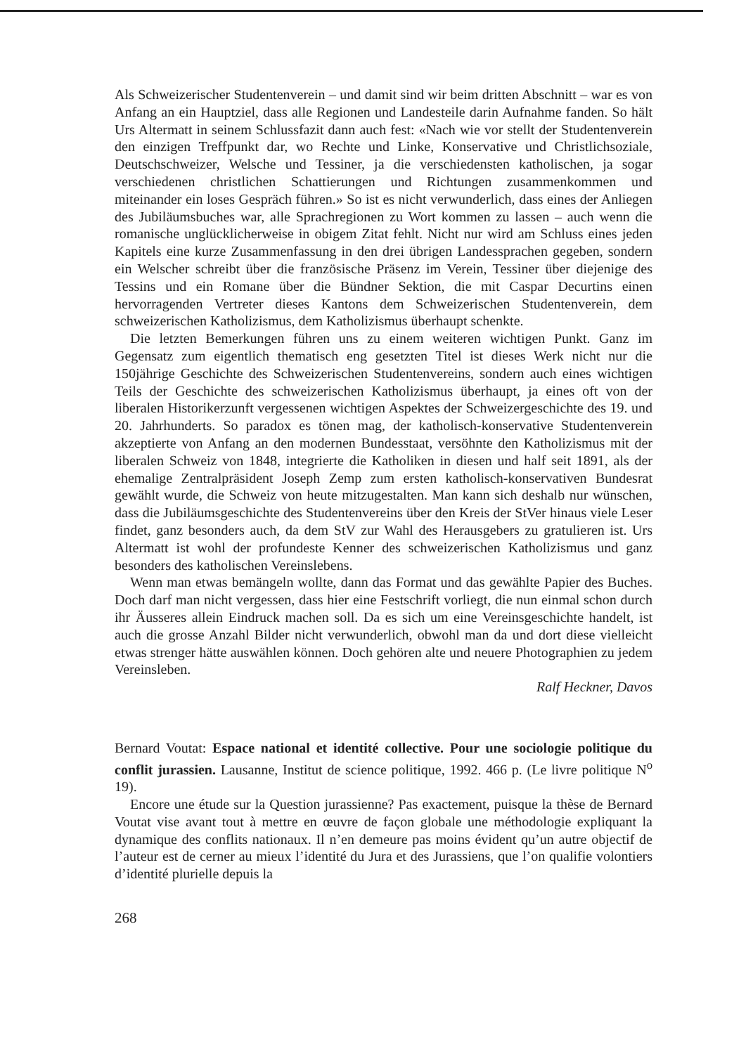Als Schweizerischer Studentenverein – und damit sind wir beim dritten Abschnitt – war es von Anfang an ein Hauptziel, dass alle Regionen und Landesteile darin Aufnahme fanden. So hält Urs Altermatt in seinem Schlussfazit dann auch fest: «Nach wie vor stellt der Studentenverein den einzigen Treffpunkt dar, wo Rechte und Linke, Konservative und Christlichsoziale, Deutschschweizer, Welsche und Tessiner, ja die verschiedensten katholischen, ja sogar verschiedenen christlichen Schattierungen und Richtungen zusammenkommen und miteinander ein loses Gespräch führen.» So ist es nicht verwunderlich, dass eines der Anliegen des Jubiläumsbuches war, alle Sprachregionen zu Wort kommen zu lassen – auch wenn die romanische unglücklicherweise in obigem Zitat fehlt. Nicht nur wird am Schluss eines jeden Kapitels eine kurze Zusammenfassung in den drei übrigen Landessprachen gegeben, sondern ein Welscher schreibt über die französische Präsenz im Verein, Tessiner über diejenige des Tessins und ein Romane über die Bündner Sektion, die mit Caspar Decurtins einen hervorragenden Vertreter dieses Kantons dem Schweizerischen Studentenverein, dem schweizerischen Katholizismus, dem Katholizismus überhaupt schenkte.
Die letzten Bemerkungen führen uns zu einem weiteren wichtigen Punkt. Ganz im Gegensatz zum eigentlich thematisch eng gesetzten Titel ist dieses Werk nicht nur die 150jährige Geschichte des Schweizerischen Studentenvereins, sondern auch eines wichtigen Teils der Geschichte des schweizerischen Katholizismus überhaupt, ja eines oft von der liberalen Historikerzunft vergessenen wichtigen Aspektes der Schweizergeschichte des 19. und 20. Jahrhunderts. So paradox es tönen mag, der katholisch-konservative Studentenverein akzeptierte von Anfang an den modernen Bundesstaat, versöhnte den Katholizismus mit der liberalen Schweiz von 1848, integrierte die Katholiken in diesen und half seit 1891, als der ehemalige Zentralpräsident Joseph Zemp zum ersten katholisch-konservativen Bundesrat gewählt wurde, die Schweiz von heute mitzugestalten. Man kann sich deshalb nur wünschen, dass die Jubiläumsgeschichte des Studentenvereins über den Kreis der StVer hinaus viele Leser findet, ganz besonders auch, da dem StV zur Wahl des Herausgebers zu gratulieren ist. Urs Altermatt ist wohl der profundeste Kenner des schweizerischen Katholizismus und ganz besonders des katholischen Vereinslebens.
Wenn man etwas bemängeln wollte, dann das Format und das gewählte Papier des Buches. Doch darf man nicht vergessen, dass hier eine Festschrift vorliegt, die nun einmal schon durch ihr Äusseres allein Eindruck machen soll. Da es sich um eine Vereinsgeschichte handelt, ist auch die grosse Anzahl Bilder nicht verwunderlich, obwohl man da und dort diese vielleicht etwas strenger hätte auswählen können. Doch gehören alte und neuere Photographien zu jedem Vereinsleben.
Ralf Heckner, Davos
Bernard Voutat: Espace national et identité collective. Pour une sociologie politique du conflit jurassien. Lausanne, Institut de science politique, 1992. 466 p. (Le livre politique N<sup>o</sup> 19).
Encore une étude sur la Question jurassienne? Pas exactement, puisque la thèse de Bernard Voutat vise avant tout à mettre en œuvre de façon globale une méthodologie expliquant la dynamique des conflits nationaux. Il n’en demeure pas moins évident qu’un autre objectif de l’auteur est de cerner au mieux l’identité du Jura et des Jurassiens, que l’on qualifie volontiers d’identité plurielle depuis la
268